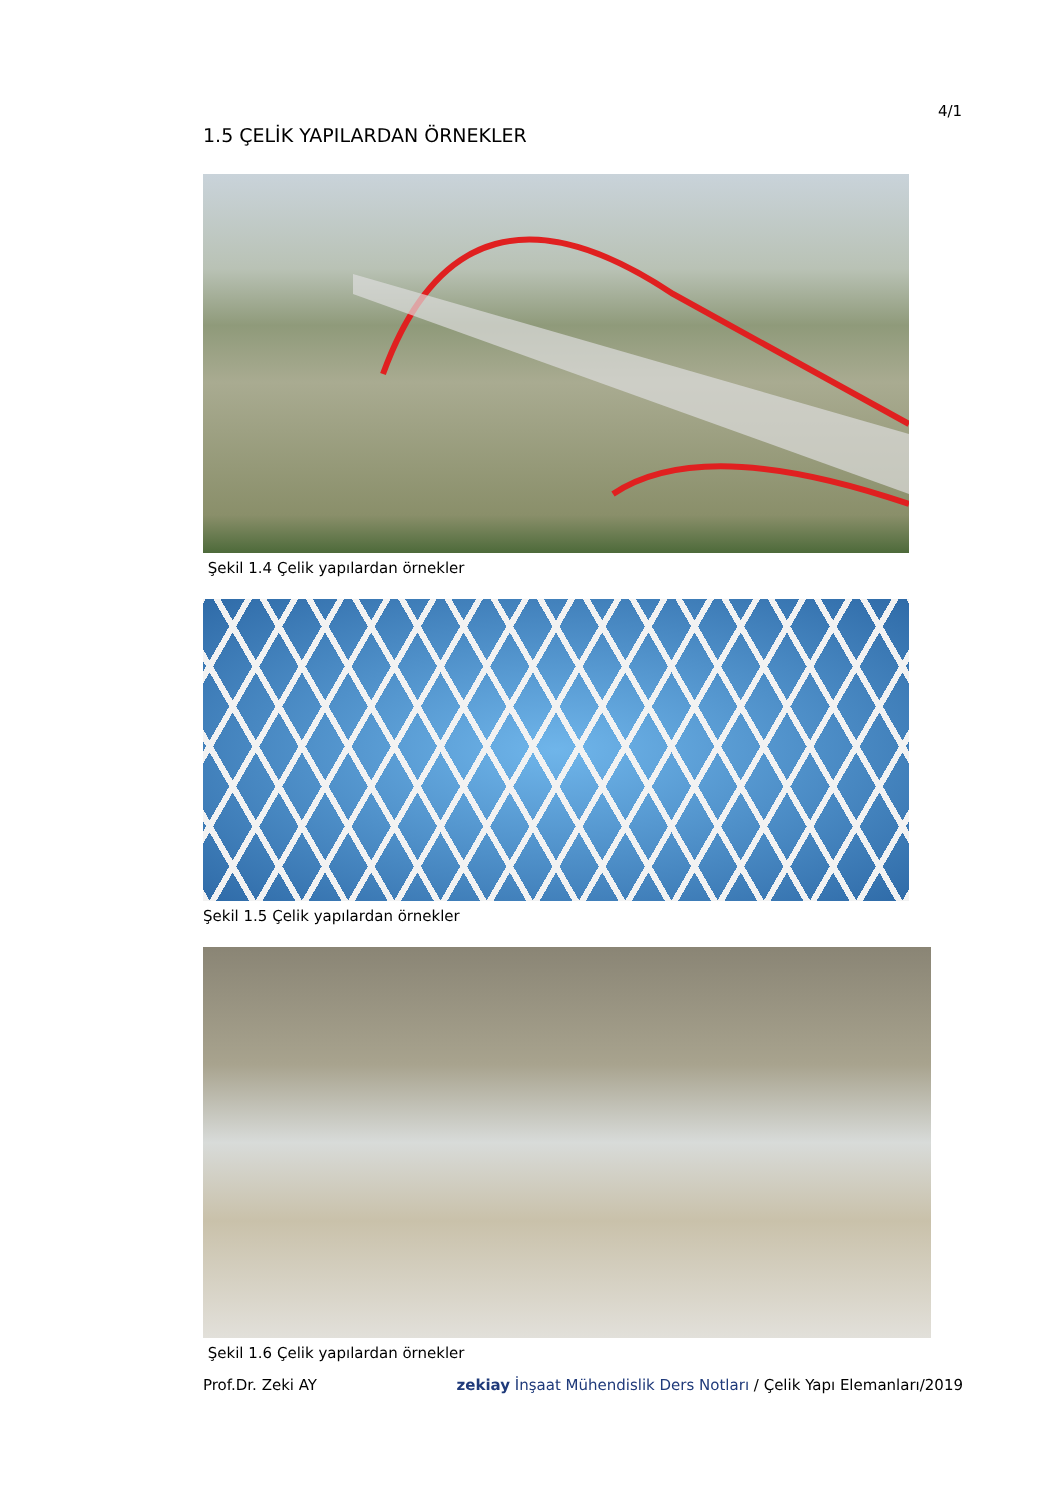4/1
1.5 ÇELİK YAPILARDAN ÖRNEKLER
Şekil 1.4 Çelik yapılardan örnekler
Şekil 1.5 Çelik yapılardan örnekler
Şekil 1.6 Çelik yapılardan örnekler
Prof.Dr. Zeki AY zekiay İnşaat Mühendislik Ders Notları / Çelik Yapı Elemanları/2019